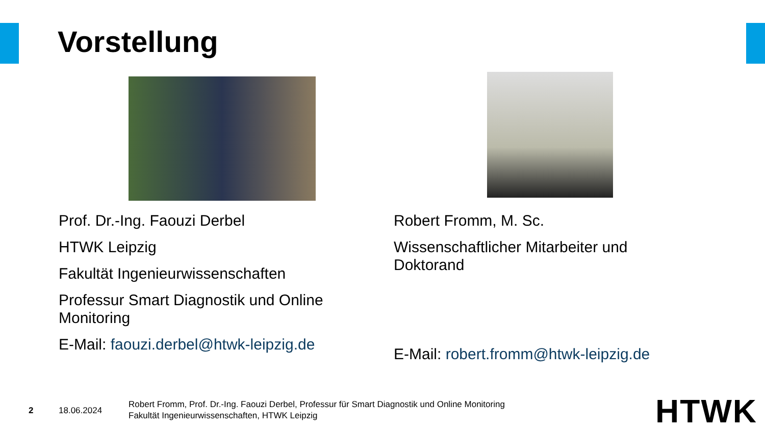Vorstellung
Prof. Dr.-Ing. Faouzi Derbel
HTWK Leipzig
Fakultät Ingenieurwissenschaften
Professur Smart Diagnostik und Online Monitoring
E-Mail: faouzi.derbel@htwk-leipzig.de
Robert Fromm, M. Sc.
Wissenschaftlicher Mitarbeiter und Doktorand
E-Mail: robert.fromm@htwk-leipzig.de
2 18.06.2024
Robert Fromm, Prof. Dr.-Ing. Faouzi Derbel, Professur für Smart Diagnostik und Online Monitoring
Fakultät Ingenieurwissenschaften, HTWK Leipzig
HTWK